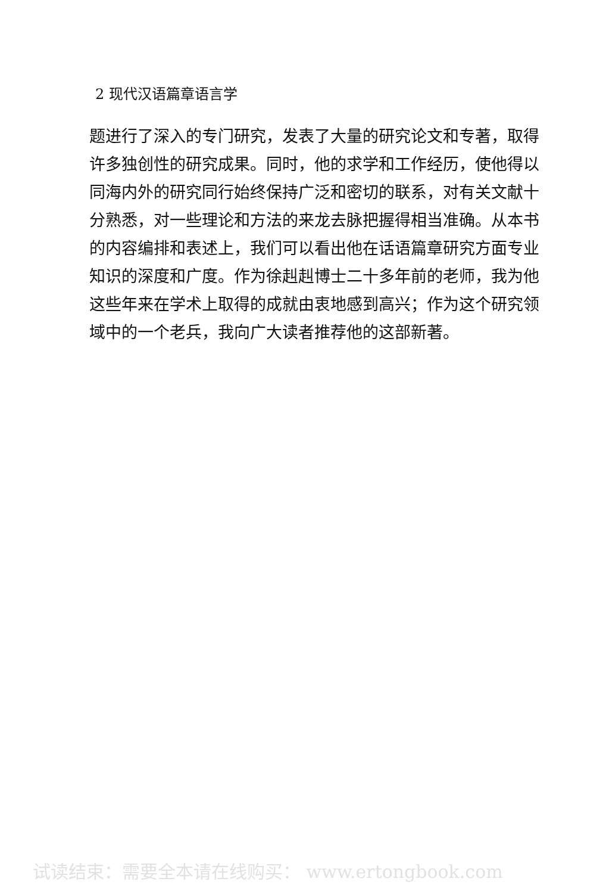2 现代汉语篇章语言学
题进行了深入的专门研究，发表了大量的研究论文和专著，取得许多独创性的研究成果。同时，他的求学和工作经历，使他得以同海内外的研究同行始终保持广泛和密切的联系，对有关文献十分熟悉，对一些理论和方法的来龙去脉把握得相当准确。从本书的内容编排和表述上，我们可以看出他在话语篇章研究方面专业知识的深度和广度。作为徐赳赳博士二十多年前的老师，我为他这些年来在学术上取得的成就由衷地感到高兴；作为这个研究领域中的一个老兵，我向广大读者推荐他的这部新著。
试读结束：需要全本请在线购买： www.ertongbook.com